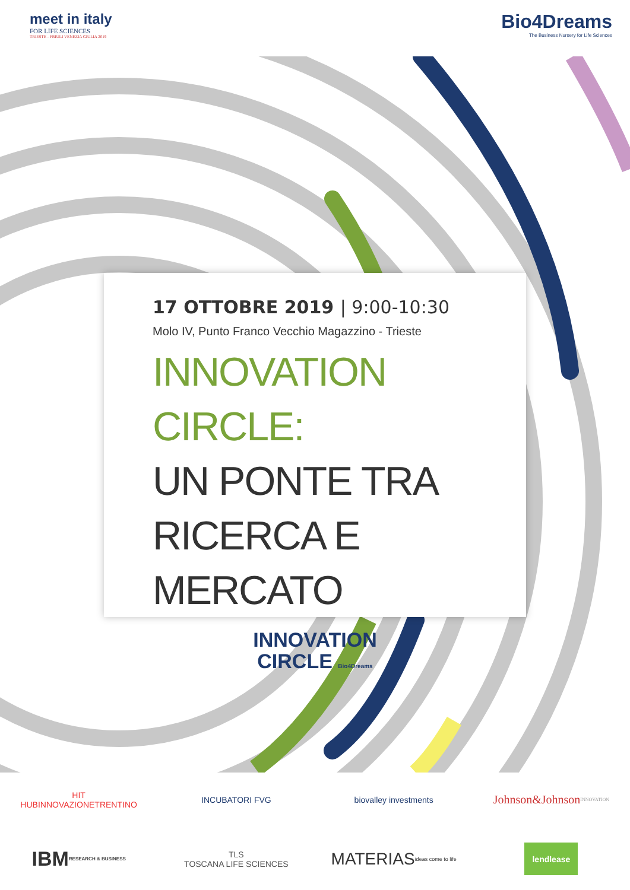meet in italy
FOR LIFE SCIENCES
TRIESTE - FRIULI VENEZIA GIULIA 2019
Bio4Dreams
The Business Nursery for Life Sciences
17 OTTOBRE 2019 | 9:00-10:30
Molo IV, Punto Franco Vecchio Magazzino - Trieste
INNOVATION CIRCLE:
UN PONTE TRA
RICERCA E MERCATO
INNOVATION
CIRCLE Bio4Dreams
HIT
HUBINNOVAZIONETRENTINO
INCUBATORI FVG
biovalley investments
Johnson&Johnson
INNOVATION
IBM
RESEARCH & BUSINESS
TLS
TOSCANA LIFE SCIENCES
MATERIAS
ideas come to life
lendlease